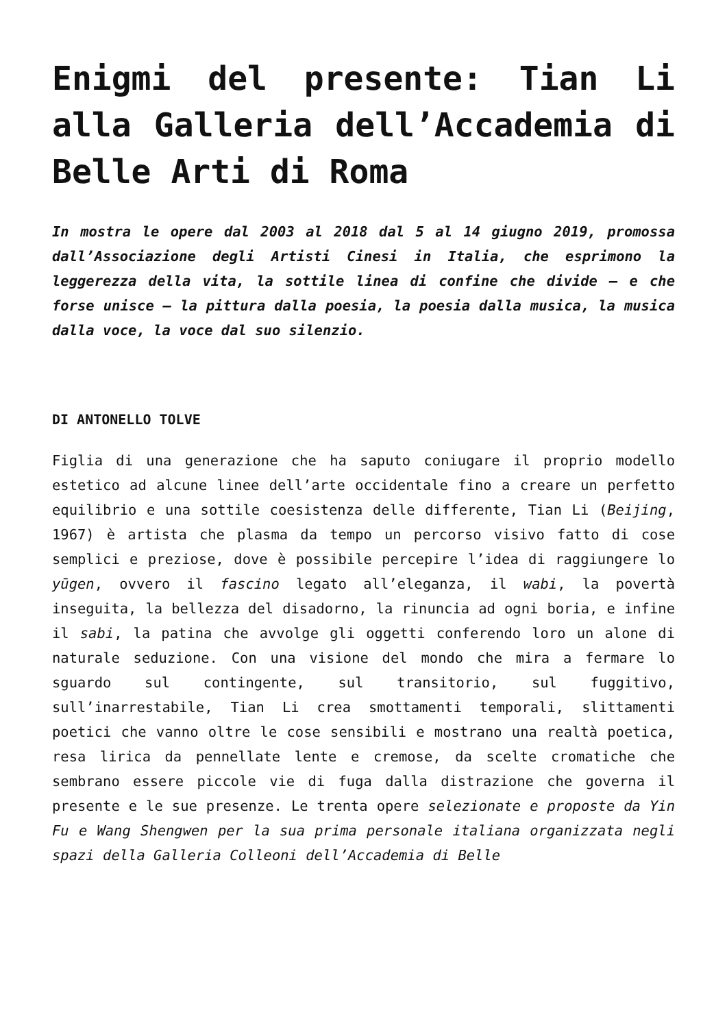Enigmi del presente: Tian Li alla Galleria dell’Accademia di Belle Arti di Roma
In mostra le opere dal 2003 al 2018 dal 5 al 14 giugno 2019, promossa dall’Associazione degli Artisti Cinesi in Italia, che esprimono la leggerezza della vita, la sottile linea di confine che divide – e che forse unisce – la pittura dalla poesia, la poesia dalla musica, la musica dalla voce, la voce dal suo silenzio.
DI ANTONELLO TOLVE
Figlia di una generazione che ha saputo coniugare il proprio modello estetico ad alcune linee dell’arte occidentale fino a creare un perfetto equilibrio e una sottile coesistenza delle differente, Tian Li (Beijing, 1967) è artista che plasma da tempo un percorso visivo fatto di cose semplici e preziose, dove è possibile percepire l’idea di raggiungere lo yūgen, ovvero il fascino legato all’eleganza, il wabi, la povertà inseguita, la bellezza del disadorno, la rinuncia ad ogni boria, e infine il sabi, la patina che avvolge gli oggetti conferendo loro un alone di naturale seduzione. Con una visione del mondo che mira a fermare lo sguardo sul contingente, sul transitorio, sul fuggitivo, sull’inarrestabile, Tian Li crea smottamenti temporali, slittamenti poetici che vanno oltre le cose sensibili e mostrano una realtà poetica, resa lirica da pennellate lente e cremose, da scelte cromatiche che sembrano essere piccole vie di fuga dalla distrazione che governa il presente e le sue presenze. Le trenta opere selezionate e proposte da Yin Fu e Wang Shengwen per la sua prima personale italiana organizzata negli spazi della Galleria Colleoni dell’Accademia di Belle